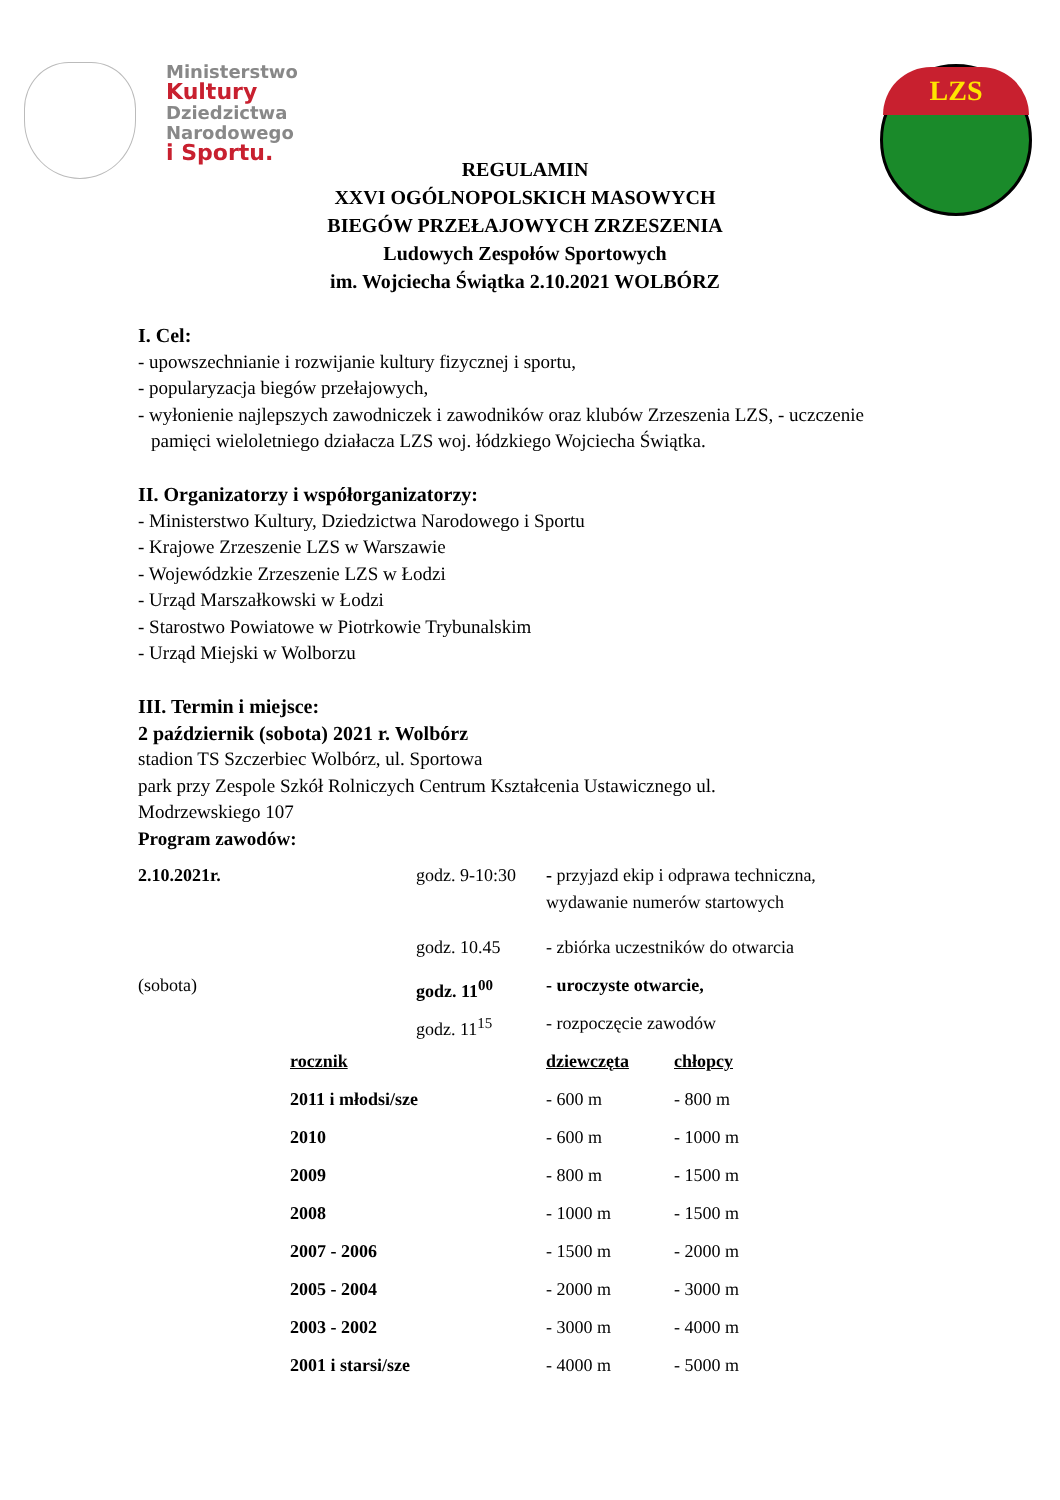Ministerstwo
Kultury
Dziedzictwa
Narodowego
i Sportu.
LZS
REGULAMIN
XXVI OGÓLNOPOLSKICH MASOWYCH
BIEGÓW PRZEŁAJOWYCH ZRZESZENIA
Ludowych Zespołów Sportowych
im. Wojciecha Świątka 2.10.2021 WOLBÓRZ
I. Cel:
- upowszechnianie i rozwijanie kultury fizycznej i sportu,
- popularyzacja biegów przełajowych,
- wyłonienie najlepszych zawodniczek i zawodników oraz klubów Zrzeszenia LZS, - uczczenie
pamięci wieloletniego działacza LZS woj. łódzkiego Wojciecha Świątka.
II. Organizatorzy i współorganizatorzy:
- Ministerstwo Kultury, Dziedzictwa Narodowego i Sportu
- Krajowe Zrzeszenie LZS w Warszawie
- Wojewódzkie Zrzeszenie LZS w Łodzi
- Urząd Marszałkowski w Łodzi
- Starostwo Powiatowe w Piotrkowie Trybunalskim
- Urząd Miejski w Wolborzu
III. Termin i miejsce:
2 październik (sobota) 2021 r. Wolbórz
stadion TS Szczerbiec Wolbórz, ul. Sportowa
park przy Zespole Szkół Rolniczych Centrum Kształcenia Ustawicznego ul.
Modrzewskiego 107
Program zawodów:
| 2.10.2021r. | | godz. 9-10:30 | - przyjazd ekip i odprawa techniczna, wydawanie numerów startowych | |
| | | godz. 10.45 | - zbiórka uczestników do otwarcia | |
| (sobota) | | godz. 11<sup>00</sup> | - uroczyste otwarcie, | |
| | | godz. 11<sup>15</sup> | - rozpoczęcie zawodów | |
| | rocznik | | dziewczęta | chłopcy |
| | 2011 i młodsi/sze | | - 600 m | - 800 m |
| | 2010 | | - 600 m | - 1000 m |
| | 2009 | | - 800 m | - 1500 m |
| | 2008 | | - 1000 m | - 1500 m |
| | 2007 - 2006 | | - 1500 m | - 2000 m |
| | 2005 - 2004 | | - 2000 m | - 3000 m |
| | 2003 - 2002 | | - 3000 m | - 4000 m |
| | 2001 i starsi/sze | | - 4000 m | - 5000 m |